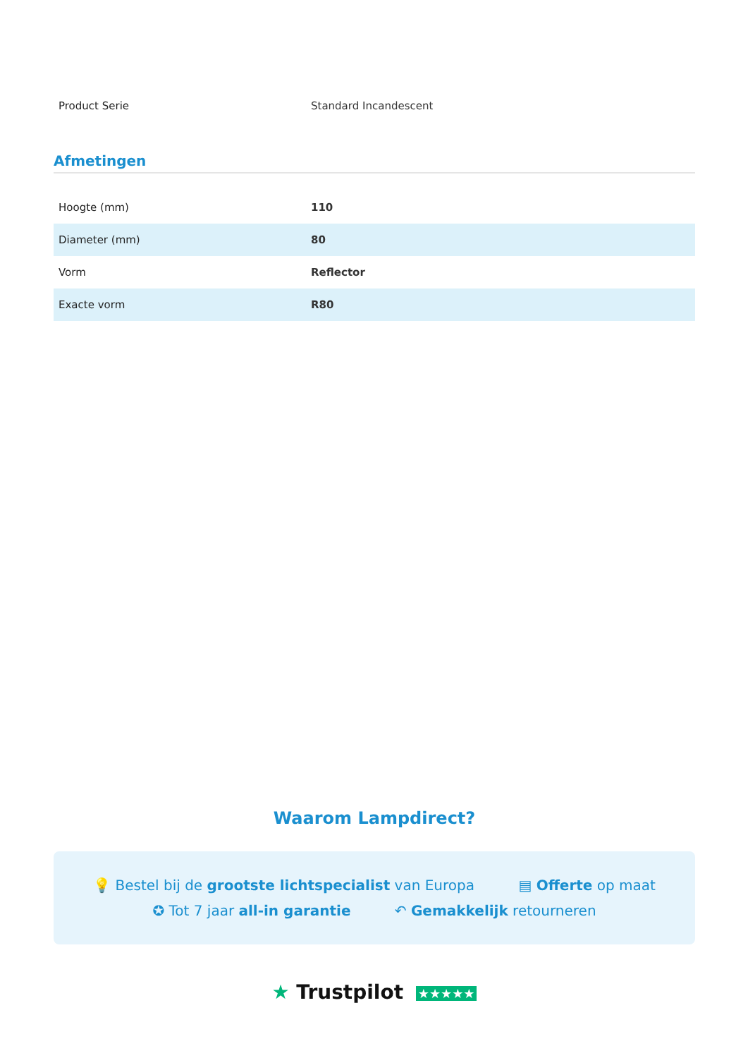| Product Serie | Standard Incandescent |
Afmetingen
| Hoogte (mm) | 110 |
| Diameter (mm) | 80 |
| Vorm | Reflector |
| Exacte vorm | R80 |
Waarom Lampdirect?
💡 Bestel bij de grootste lichtspecialist van Europa ▤ Offerte op maat
✪ Tot 7 jaar all-in garantie ↶ Gemakkelijk retourneren
★ Trustpilot ★★★★★